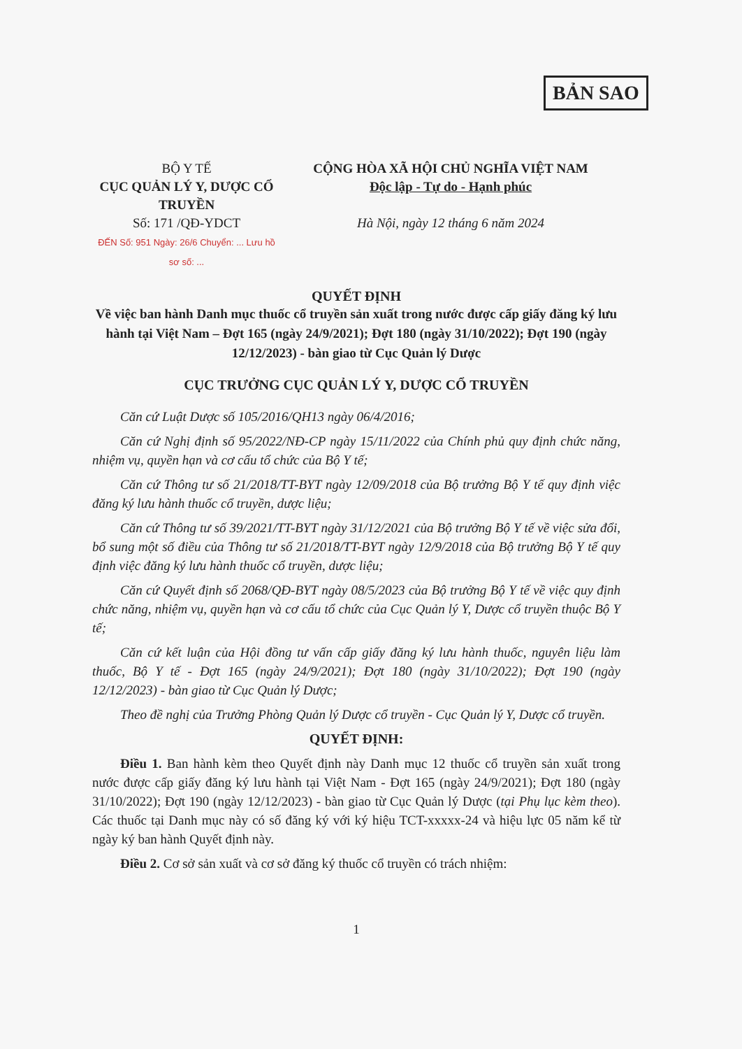BẢN SAO
BỘ Y TẾ
CỤC QUẢN LÝ Y, DƯỢC CỔ TRUYỀN
Số: 171 /QĐ-YDCT
ĐẾN Số: 951 Ngày: 26/6 Chuyển: ... Lưu hồ sơ số: ...
CỘNG HÒA XÃ HỘI CHỦ NGHĨA VIỆT NAM
Độc lập - Tự do - Hạnh phúc
Hà Nội, ngày 12 tháng 6 năm 2024
QUYẾT ĐỊNH
Về việc ban hành Danh mục thuốc cổ truyền sản xuất trong nước được cấp giấy đăng ký lưu hành tại Việt Nam – Đợt 165 (ngày 24/9/2021); Đợt 180 (ngày 31/10/2022); Đợt 190 (ngày 12/12/2023) - bàn giao từ Cục Quản lý Dược
CỤC TRƯỞNG CỤC QUẢN LÝ Y, DƯỢC CỔ TRUYỀN
Căn cứ Luật Dược số 105/2016/QH13 ngày 06/4/2016;
Căn cứ Nghị định số 95/2022/NĐ-CP ngày 15/11/2022 của Chính phủ quy định chức năng, nhiệm vụ, quyền hạn và cơ cấu tổ chức của Bộ Y tế;
Căn cứ Thông tư số 21/2018/TT-BYT ngày 12/09/2018 của Bộ trưởng Bộ Y tế quy định việc đăng ký lưu hành thuốc cổ truyền, dược liệu;
Căn cứ Thông tư số 39/2021/TT-BYT ngày 31/12/2021 của Bộ trưởng Bộ Y tế về việc sửa đổi, bổ sung một số điều của Thông tư số 21/2018/TT-BYT ngày 12/9/2018 của Bộ trưởng Bộ Y tế quy định việc đăng ký lưu hành thuốc cổ truyền, dược liệu;
Căn cứ Quyết định số 2068/QĐ-BYT ngày 08/5/2023 của Bộ trưởng Bộ Y tế về việc quy định chức năng, nhiệm vụ, quyền hạn và cơ cấu tổ chức của Cục Quản lý Y, Dược cổ truyền thuộc Bộ Y tế;
Căn cứ kết luận của Hội đồng tư vấn cấp giấy đăng ký lưu hành thuốc, nguyên liệu làm thuốc, Bộ Y tế - Đợt 165 (ngày 24/9/2021); Đợt 180 (ngày 31/10/2022); Đợt 190 (ngày 12/12/2023) - bàn giao từ Cục Quản lý Dược;
Theo đề nghị của Trưởng Phòng Quản lý Dược cổ truyền - Cục Quản lý Y, Dược cổ truyền.
QUYẾT ĐỊNH:
Điều 1. Ban hành kèm theo Quyết định này Danh mục 12 thuốc cổ truyền sản xuất trong nước được cấp giấy đăng ký lưu hành tại Việt Nam - Đợt 165 (ngày 24/9/2021); Đợt 180 (ngày 31/10/2022); Đợt 190 (ngày 12/12/2023) - bàn giao từ Cục Quản lý Dược (tại Phụ lục kèm theo). Các thuốc tại Danh mục này có số đăng ký với ký hiệu TCT-xxxxx-24 và hiệu lực 05 năm kể từ ngày ký ban hành Quyết định này.
Điều 2. Cơ sở sản xuất và cơ sở đăng ký thuốc cổ truyền có trách nhiệm:
1